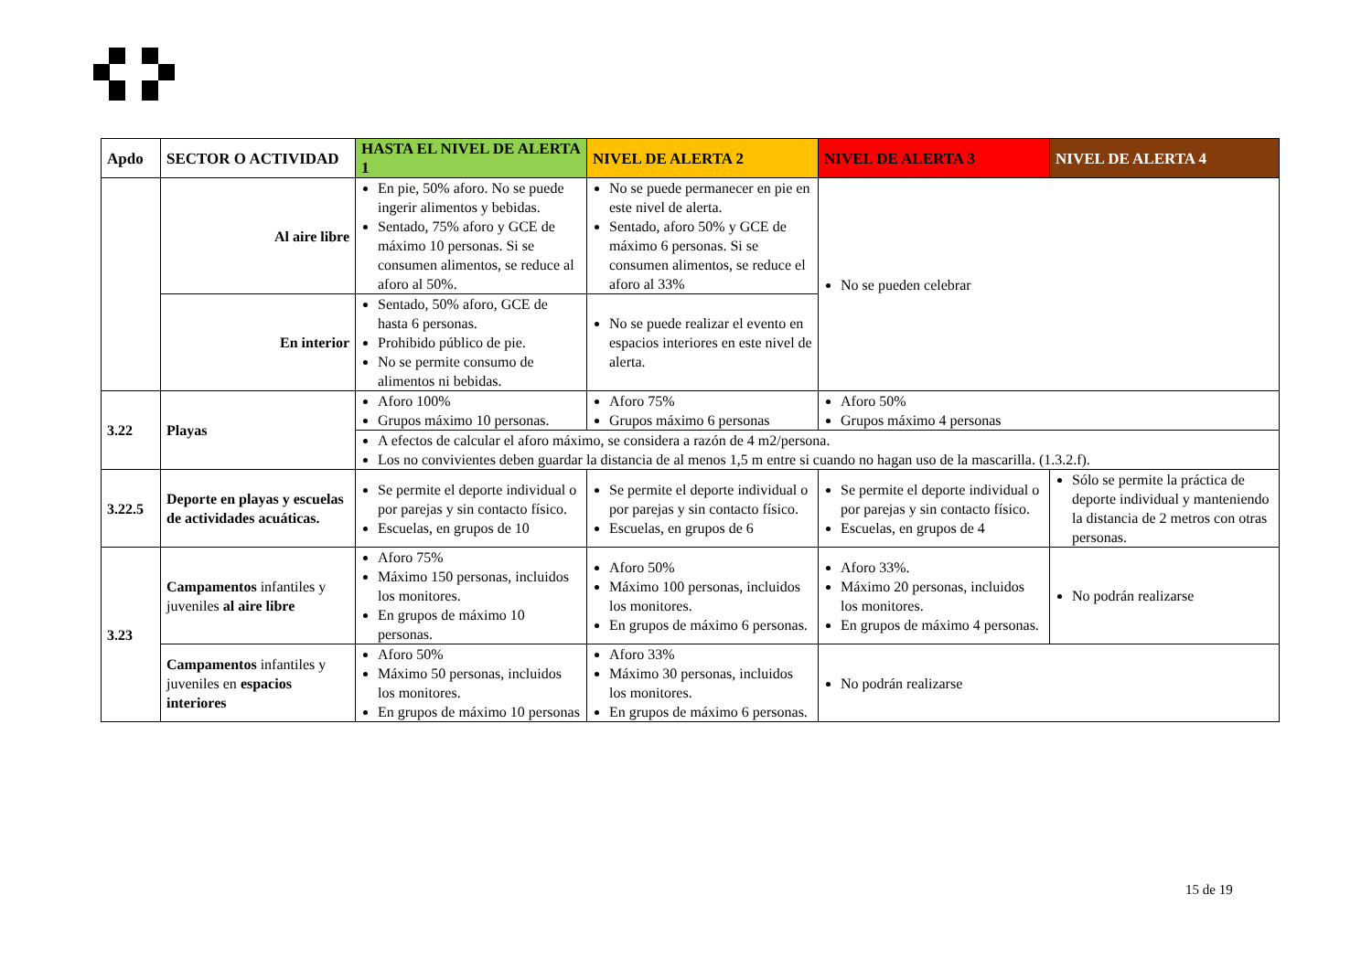| Apdo | SECTOR O ACTIVIDAD | HASTA EL NIVEL DE ALERTA 1 | NIVEL DE ALERTA 2 | NIVEL DE ALERTA 3 | NIVEL DE ALERTA 4 |
| --- | --- | --- | --- | --- | --- |
| | Al aire libre | En pie, 50% aforo. No se puede ingerir alimentos y bebidas. Sentado, 75% aforo y GCE de máximo 10 personas. Si se consumen alimentos, se reduce al aforo al 50%. | No se puede permanecer en pie en este nivel de alerta. Sentado, aforo 50% y GCE de máximo 6 personas. Si se consumen alimentos, se reduce el aforo al 33% | No se pueden celebrar | |
| | En interior | Sentado, 50% aforo, GCE de hasta 6 personas. Prohibido público de pie. No se permite consumo de alimentos ni bebidas. | No se puede realizar el evento en espacios interiores en este nivel de alerta. | | |
| 3.22 | Playas | Aforo 100% Grupos máximo 10 personas. | Aforo 75% Grupos máximo 6 personas | Aforo 50% Grupos máximo 4 personas | |
| | | A efectos de calcular el aforo máximo, se considera a razón de 4 m2/persona. Los no convivientes deben guardar la distancia de al menos 1,5 m entre si cuando no hagan uso de la mascarilla. (1.3.2.f). | | | |
| 3.22.5 | Deporte en playas y escuelas de actividades acuáticas. | Se permite el deporte individual o por parejas y sin contacto físico. Escuelas, en grupos de 10 | Se permite el deporte individual o por parejas y sin contacto físico. Escuelas, en grupos de 6 | Se permite el deporte individual o por parejas y sin contacto físico. Escuelas, en grupos de 4 | Sólo se permite la práctica de deporte individual y manteniendo la distancia de 2 metros con otras personas. |
| 3.23 | Campamentos infantiles y juveniles al aire libre | Aforo 75% Máximo 150 personas, incluidos los monitores. En grupos de máximo 10 personas. | Aforo 50% Máximo 100 personas, incluidos los monitores. En grupos de máximo 6 personas. | Aforo 33%. Máximo 20 personas, incluidos los monitores. En grupos de máximo 4 personas. | No podrán realizarse |
| | Campamentos infantiles y juveniles en espacios interiores | Aforo 50% Máximo 50 personas, incluidos los monitores. En grupos de máximo 10 personas | Aforo 33% Máximo 30 personas, incluidos los monitores. En grupos de máximo 6 personas. | No podrán realizarse | |
15 de 19